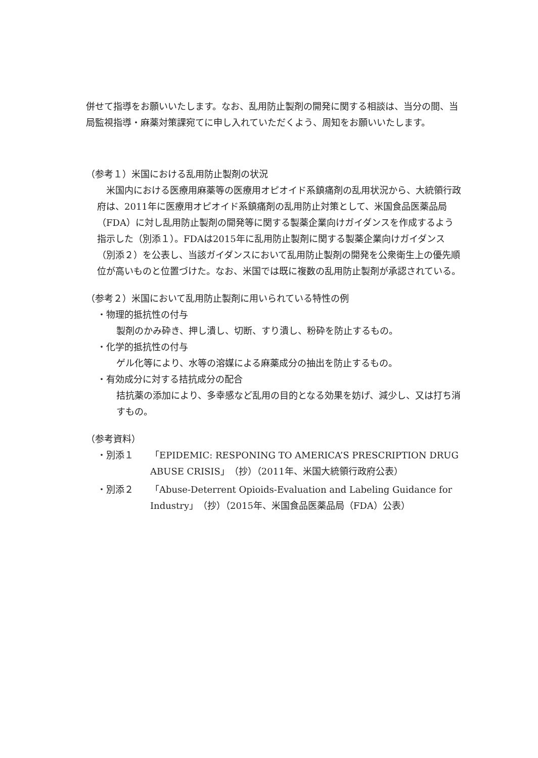併せて指導をお願いいたします。なお、乱用防止製剤の開発に関する相談は、当分の間、当局監視指導・麻薬対策課宛てに申し入れていただくよう、周知をお願いいたします。
（参考１）米国における乱用防止製剤の状況
　米国内における医療用麻薬等の医療用オピオイド系鎮痛剤の乱用状況から、大統領行政府は、2011年に医療用オピオイド系鎮痛剤の乱用防止対策として、米国食品医薬品局（FDA）に対し乱用防止製剤の開発等に関する製薬企業向けガイダンスを作成するよう指示した（別添１）。FDAは2015年に乱用防止製剤に関する製薬企業向けガイダンス（別添２）を公表し、当該ガイダンスにおいて乱用防止製剤の開発を公衆衛生上の優先順位が高いものと位置づけた。なお、米国では既に複数の乱用防止製剤が承認されている。
（参考２）米国において乱用防止製剤に用いられている特性の例
・物理的抵抗性の付与
製剤のかみ砕き、押し潰し、切断、すり潰し、粉砕を防止するもの。
・化学的抵抗性の付与
ゲル化等により、水等の溶媒による麻薬成分の抽出を防止するもの。
・有効成分に対する拮抗成分の配合
拮抗薬の添加により、多幸感など乱用の目的となる効果を妨げ、減少し、又は打ち消すもの。
（参考資料）
| ・別添１ | 「EPIDEMIC: RESPONING TO AMERICA’S PRESCRIPTION DRUG ABUSE CRISIS」（抄）（2011年、米国大統領行政府公表） |
| ・別添２ | 「Abuse-Deterrent Opioids-Evaluation and Labeling Guidance for Industry」（抄）（2015年、米国食品医薬品局（FDA）公表） |